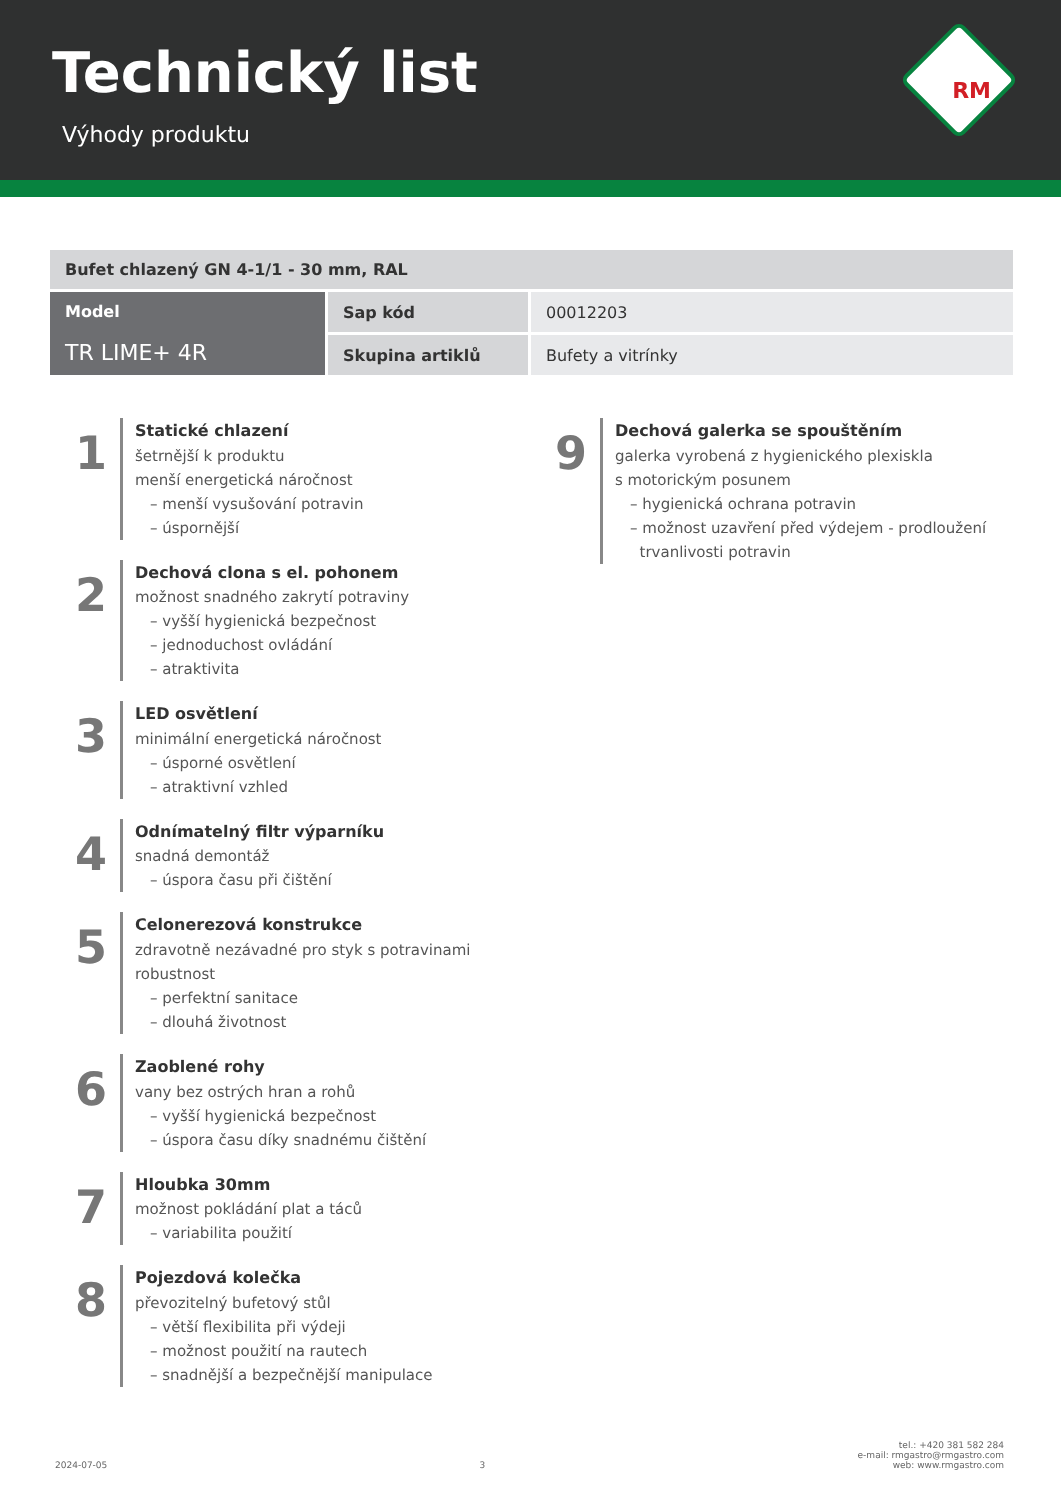Technický list
Výhody produktu
RM
| Bufet chlazený GN 4-1/1 - 30 mm, RAL | | |
| Model TR LIME+ 4R | Sap kód | 00012203 |
| | Skupina artiklů | Bufety a vitrínky |
1
Statické chlazení
šetrnější k produktu
menší energetická náročnost
– menší vysušování potravin
– úspornější
2
Dechová clona s el. pohonem
možnost snadného zakrytí potraviny
– vyšší hygienická bezpečnost
– jednoduchost ovládání
– atraktivita
3
LED osvětlení
minimální energetická náročnost
– úsporné osvětlení
– atraktivní vzhled
4
Odnímatelný filtr výparníku
snadná demontáž
– úspora času při čištění
5
Celonerezová konstrukce
zdravotně nezávadné pro styk s potravinami
robustnost
– perfektní sanitace
– dlouhá životnost
6
Zaoblené rohy
vany bez ostrých hran a rohů
– vyšší hygienická bezpečnost
– úspora času díky snadnému čištění
7
Hloubka 30mm
možnost pokládání plat a táců
– variabilita použití
8
Pojezdová kolečka
převozitelný bufetový stůl
– větší flexibilita při výdeji
– možnost použití na rautech
– snadnější a bezpečnější manipulace
9
Dechová galerka se spouštěním
galerka vyrobená z hygienického plexiskla
s motorickým posunem
– hygienická ochrana potravin
– možnost uzavření před výdejem - prodloužení
trvanlivosti potravin
2024-07-05 3 tel.: +420 381 582 284
e-mail: rmgastro@rmgastro.com
web: www.rmgastro.com